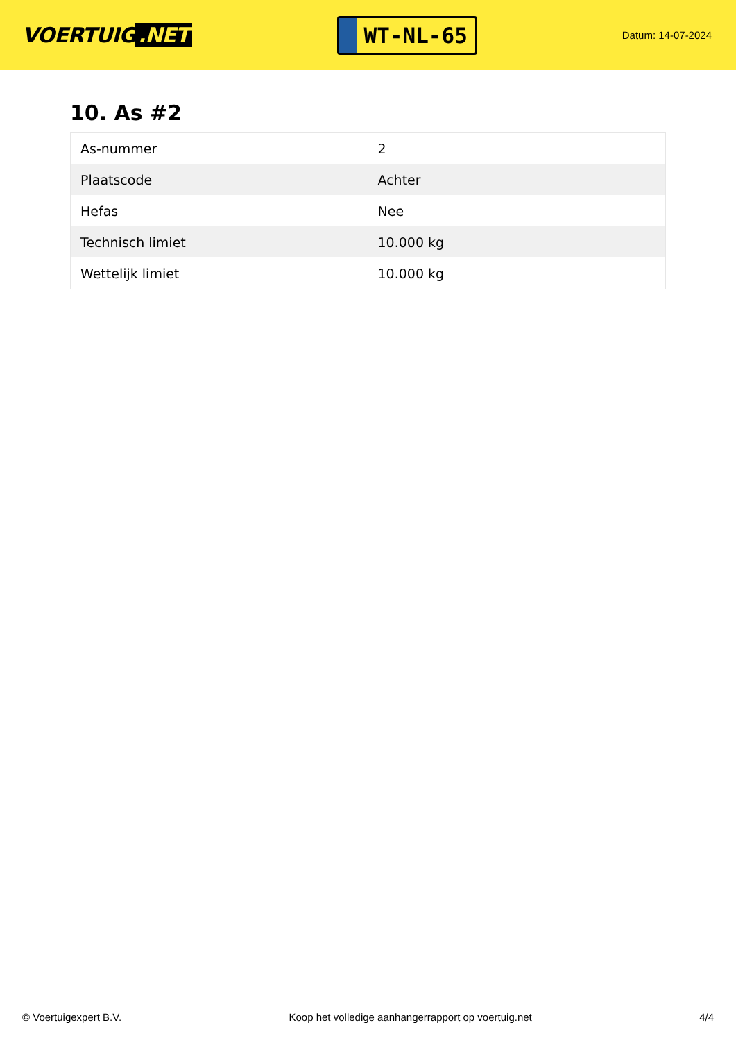VOERTUIG.NET
WT-NL-65
Datum: 14-07-2024
10. As #2
| As-nummer | 2 |
| Plaatscode | Achter |
| Hefas | Nee |
| Technisch limiet | 10.000 kg |
| Wettelijk limiet | 10.000 kg |
© Voertuigexpert B.V. Koop het volledige aanhangerrapport op voertuig.net 4/4